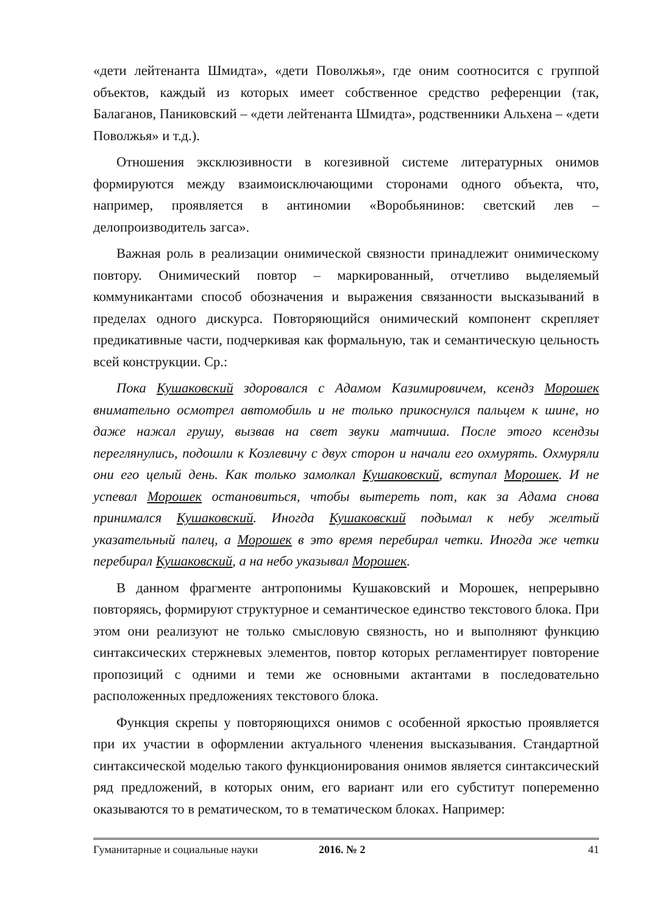«дети лейтенанта Шмидта», «дети Поволжья», где оним соотносится с группой объектов, каждый из которых имеет собственное средство референции (так, Балаганов, Паниковский – «дети лейтенанта Шмидта», родственники Альхена – «дети Поволжья» и т.д.).
Отношения эксклюзивности в когезивной системе литературных онимов формируются между взаимоисключающими сторонами одного объекта, что, например, проявляется в антиномии «Воробьянинов: светский лев – делопроизводитель загса».
Важная роль в реализации онимической связности принадлежит онимическому повтору. Онимический повтор – маркированный, отчетливо выделяемый коммуникантами способ обозначения и выражения связанности высказываний в пределах одного дискурса. Повторяющийся онимический компонент скрепляет предикативные части, подчеркивая как формальную, так и семантическую цельность всей конструкции. Ср.:
Пока Кушаковский здоровался с Адамом Казимировичем, ксендз Морошек внимательно осмотрел автомобиль и не только прикоснулся пальцем к шине, но даже нажал грушу, вызвав на свет звуки матчиша. После этого ксендзы переглянулись, подошли к Козлевичу с двух сторон и начали его охмурять. Охмуряли они его целый день. Как только замолкал Кушаковский, вступал Морошек. И не успевал Морошек остановиться, чтобы вытереть пот, как за Адама снова принимался Кушаковский. Иногда Кушаковский подымал к небу желтый указательный палец, а Морошек в это время перебирал четки. Иногда же четки перебирал Кушаковский, а на небо указывал Морошек.
В данном фрагменте антропонимы Кушаковский и Морошек, непрерывно повторяясь, формируют структурное и семантическое единство текстового блока. При этом они реализуют не только смысловую связность, но и выполняют функцию синтаксических стержневых элементов, повтор которых регламентирует повторение пропозиций с одними и теми же основными актантами в последовательно расположенных предложениях текстового блока.
Функция скрепы у повторяющихся онимов с особенной яркостью проявляется при их участии в оформлении актуального членения высказывания. Стандартной синтаксической моделью такого функционирования онимов является синтаксический ряд предложений, в которых оним, его вариант или его субститут попеременно оказываются то в рематическом, то в тематическом блоках. Например:
Гуманитарные и социальные науки 2016. № 2 41